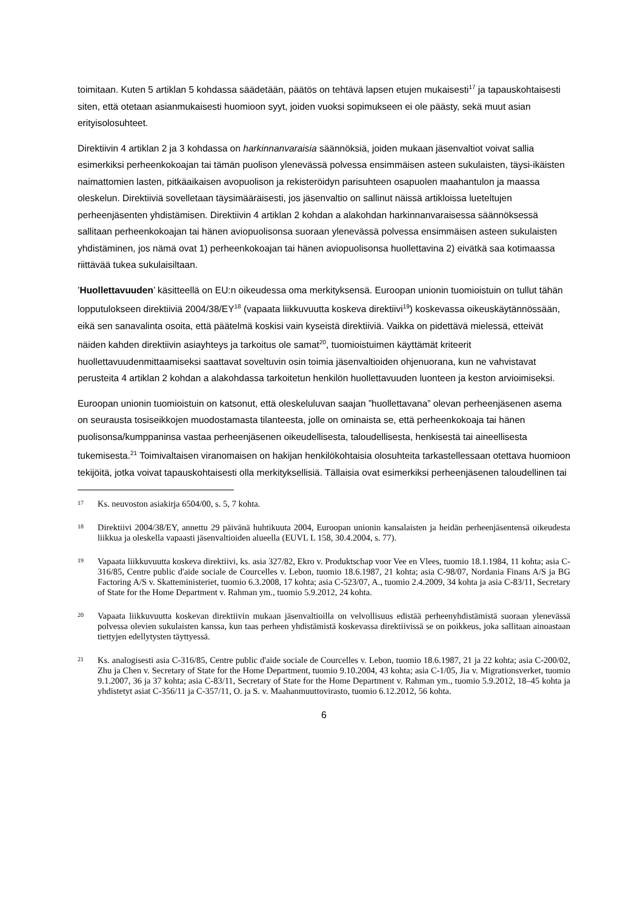toimitaan. Kuten 5 artiklan 5 kohdassa säädetään, päätös on tehtävä lapsen etujen mukaisesti<sup>17</sup> ja tapauskohtaisesti siten, että otetaan asianmukaisesti huomioon syyt, joiden vuoksi sopimukseen ei ole päästy, sekä muut asian erityisolosuhteet.
Direktiivin 4 artiklan 2 ja 3 kohdassa on harkinnanvaraisia säännöksiä, joiden mukaan jäsenvaltiot voivat sallia esimerkiksi perheenkokoajan tai tämän puolison ylenevässä polvessa ensimmäisen asteen sukulaisten, täysi-ikäisten naimattomien lasten, pitkäaikaisen avopuolison ja rekisteröidyn parisuhteen osapuolen maahantulon ja maassa oleskelun. Direktiiviä sovelletaan täysimääräisesti, jos jäsenvaltio on sallinut näissä artikloissa lueteltujen perheenjäsenten yhdistämisen. Direktiivin 4 artiklan 2 kohdan a alakohdan harkinnanvaraisessa säännöksessä sallitaan perheenkokoajan tai hänen aviopuolisonsa suoraan ylenevässä polvessa ensimmäisen asteen sukulaisten yhdistäminen, jos nämä ovat 1) perheenkokoajan tai hänen aviopuolisonsa huollettavina 2) eivätkä saa kotimaassa riittävää tukea sukulaisiltaan.
’Huollettavuuden’ käsitteellä on EU:n oikeudessa oma merkityksensä. Euroopan unionin tuomioistuin on tullut tähän lopputulokseen direktiiviä 2004/38/EY<sup>18</sup> (vapaata liikkuvuutta koskeva direktiivi<sup>19</sup>) koskevassa oikeuskäytännössään, eikä sen sanavalinta osoita, että päätelmä koskisi vain kyseistä direktiiviä. Vaikka on pidettävä mielessä, etteivät näiden kahden direktiivin asiayhteys ja tarkoitus ole samat<sup>20</sup>, tuomioistuimen käyttämät kriteerit huollettavuudenmittaamiseksi saattavat soveltuvin osin toimia jäsenvaltioiden ohjenuorana, kun ne vahvistavat perusteita 4 artiklan 2 kohdan a alakohdassa tarkoitetun henkilön huollettavuuden luonteen ja keston arvioimiseksi.
Euroopan unionin tuomioistuin on katsonut, että oleskeluluvan saajan ”huollettavana” olevan perheenjäsenen asema on seurausta tosiseikkojen muodostamasta tilanteesta, jolle on ominaista se, että perheenkokoaja tai hänen puolisonsa/kumppaninsa vastaa perheenjäsenen oikeudellisesta, taloudellisesta, henkisestä tai aineellisesta tukemisesta.<sup>21</sup> Toimivaltaisen viranomaisen on hakijan henkilökohtaisia olosuhteita tarkastellessaan otettava huomioon tekijöitä, jotka voivat tapauskohtaisesti olla merkityksellisiä. Tällaisia ovat esimerkiksi perheenjäsenen taloudellinen tai
17 Ks. neuvoston asiakirja 6504/00, s. 5, 7 kohta.
18 Direktiivi 2004/38/EY, annettu 29 päivänä huhtikuuta 2004, Euroopan unionin kansalaisten ja heidän perheenjäsentensä oikeudesta liikkua ja oleskella vapaasti jäsenvaltioiden alueella (EUVL L 158, 30.4.2004, s. 77).
19 Vapaata liikkuvuutta koskeva direktiivi, ks. asia 327/82, Ekro v. Produktschap voor Vee en Vlees, tuomio 18.1.1984, 11 kohta; asia C-316/85, Centre public d'aide sociale de Courcelles v. Lebon, tuomio 18.6.1987, 21 kohta; asia C-98/07, Nordania Finans A/S ja BG Factoring A/S v. Skatteministeriet, tuomio 6.3.2008, 17 kohta; asia C-523/07, A., tuomio 2.4.2009, 34 kohta ja asia C-83/11, Secretary of State for the Home Department v. Rahman ym., tuomio 5.9.2012, 24 kohta.
20 Vapaata liikkuvuutta koskevan direktiivin mukaan jäsenvaltioilla on velvollisuus edistää perheenyhdistämistä suoraan ylenevässä polvessa olevien sukulaisten kanssa, kun taas perheen yhdistämistä koskevassa direktiivissä se on poikkeus, joka sallitaan ainoastaan tiettyjen edellytysten täyttyessä.
21 Ks. analogisesti asia C-316/85, Centre public d'aide sociale de Courcelles v. Lebon, tuomio 18.6.1987, 21 ja 22 kohta; asia C-200/02, Zhu ja Chen v. Secretary of State for the Home Department, tuomio 9.10.2004, 43 kohta; asia C-1/05, Jia v. Migrationsverket, tuomio 9.1.2007, 36 ja 37 kohta; asia C-83/11, Secretary of State for the Home Department v. Rahman ym., tuomio 5.9.2012, 18–45 kohta ja yhdistetyt asiat C-356/11 ja C-357/11, O. ja S. v. Maahanmuuttovirasto, tuomio 6.12.2012, 56 kohta.
6